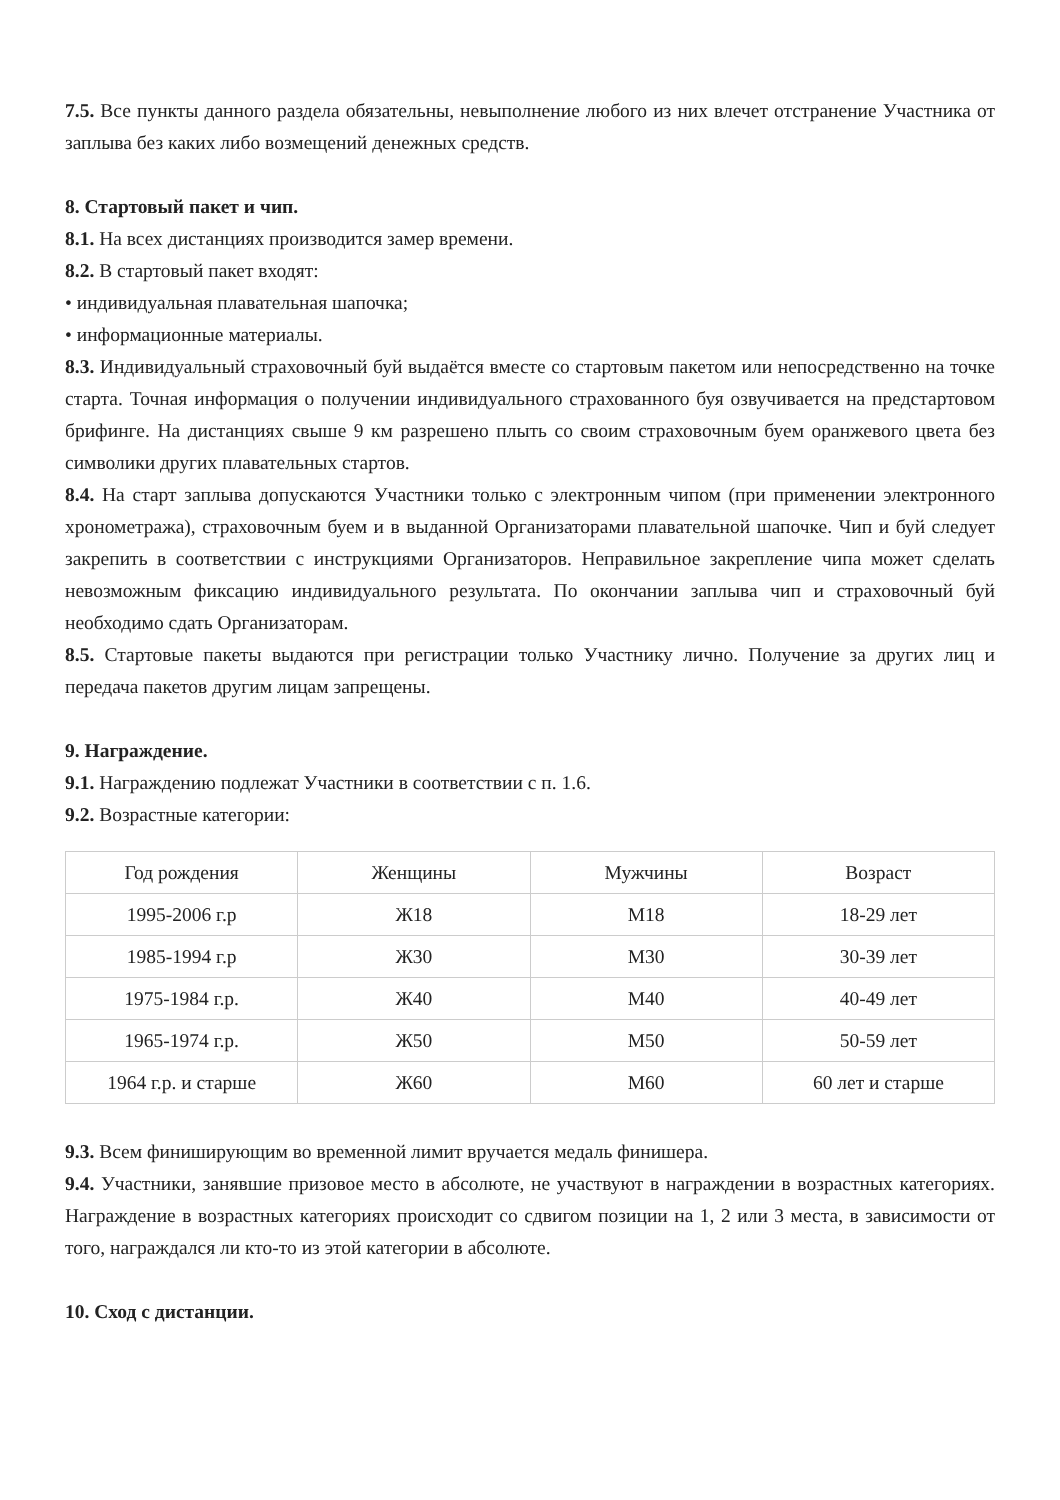7.5. Все пункты данного раздела обязательны, невыполнение любого из них влечет отстранение Участника от заплыва без каких либо возмещений денежных средств.
8. Стартовый пакет и чип.
8.1. На всех дистанциях производится замер времени.
8.2. В стартовый пакет входят:
• индивидуальная плавательная шапочка;
• информационные материалы.
8.3. Индивидуальный страховочный буй выдаётся вместе со стартовым пакетом или непосредственно на точке старта. Точная информация о получении индивидуального страхованного буя озвучивается на предстартовом брифинге. На дистанциях свыше 9 км разрешено плыть со своим страховочным буем оранжевого цвета без символики других плавательных стартов.
8.4. На старт заплыва допускаются Участники только с электронным чипом (при применении электронного хронометража), страховочным буем и в выданной Организаторами плавательной шапочке. Чип и буй следует закрепить в соответствии с инструкциями Организаторов. Неправильное закрепление чипа может сделать невозможным фиксацию индивидуального результата. По окончании заплыва чип и страховочный буй необходимо сдать Организаторам.
8.5. Стартовые пакеты выдаются при регистрации только Участнику лично. Получение за других лиц и передача пакетов другим лицам запрещены.
9. Награждение.
9.1. Награждению подлежат Участники в соответствии с п. 1.6.
9.2. Возрастные категории:
| Год рождения | Женщины | Мужчины | Возраст |
| 1995-2006 г.р | Ж18 | М18 | 18-29 лет |
| 1985-1994 г.р | Ж30 | М30 | 30-39 лет |
| 1975-1984 г.р. | Ж40 | М40 | 40-49 лет |
| 1965-1974 г.р. | Ж50 | М50 | 50-59 лет |
| 1964 г.р. и старше | Ж60 | М60 | 60 лет и старше |
9.3. Всем финиширующим во временной лимит вручается медаль финишера.
9.4. Участники, занявшие призовое место в абсолюте, не участвуют в награждении в возрастных категориях. Награждение в возрастных категориях происходит со сдвигом позиции на 1, 2 или 3 места, в зависимости от того, награждался ли кто-то из этой категории в абсолюте.
10. Сход с дистанции.